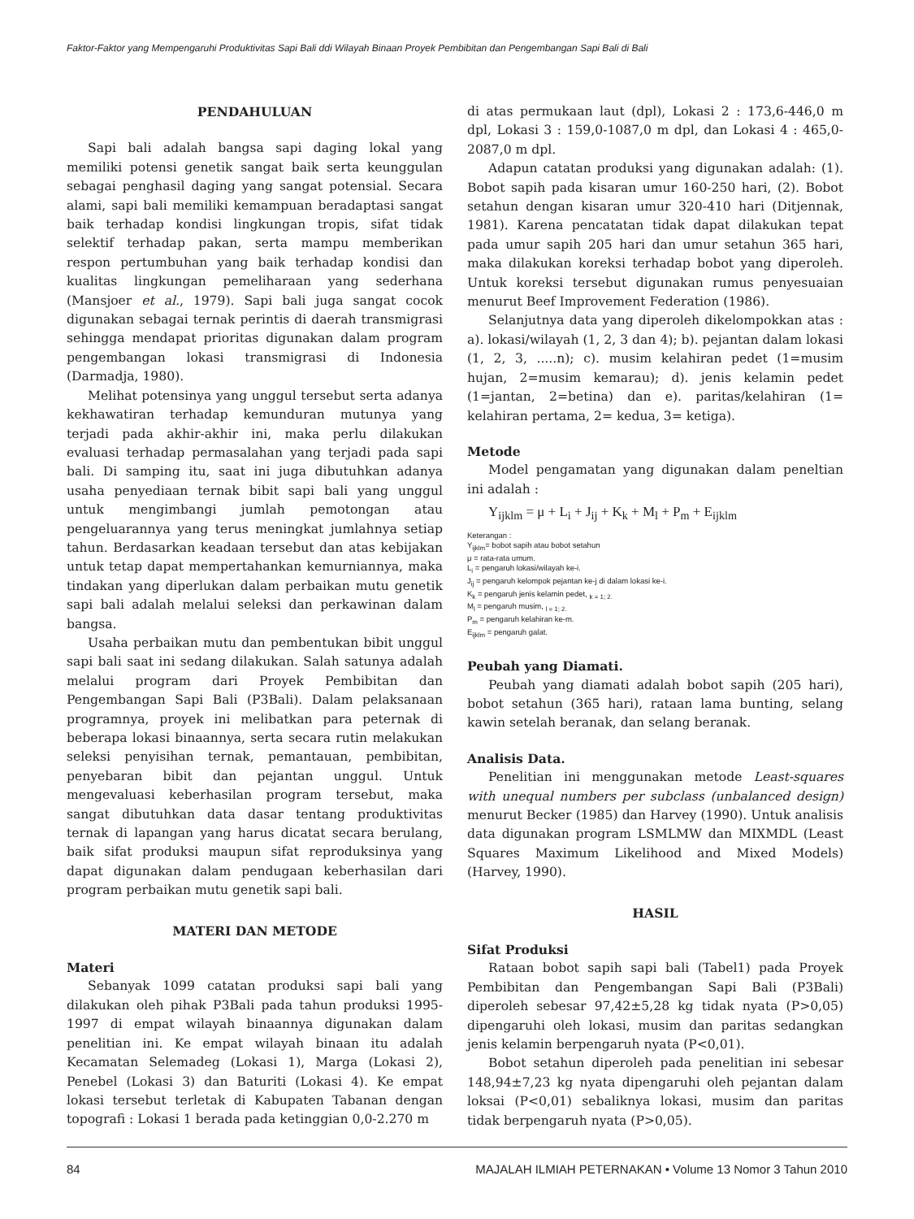Faktor-Faktor yang Mempengaruhi Produktivitas Sapi Bali ddi Wilayah Binaan Proyek Pembibitan dan Pengembangan Sapi Bali di Bali
PENDAHULUAN
Sapi bali adalah bangsa sapi daging lokal yang memiliki potensi genetik sangat baik serta keunggulan sebagai penghasil daging yang sangat potensial. Secara alami, sapi bali memiliki kemampuan beradaptasi sangat baik terhadap kondisi lingkungan tropis, sifat tidak selektif terhadap pakan, serta mampu memberikan respon pertumbuhan yang baik terhadap kondisi dan kualitas lingkungan pemeliharaan yang sederhana (Mansjoer et al., 1979). Sapi bali juga sangat cocok digunakan sebagai ternak perintis di daerah transmigrasi sehingga mendapat prioritas digunakan dalam program pengembangan lokasi transmigrasi di Indonesia (Darmadja, 1980).
Melihat potensinya yang unggul tersebut serta adanya kekhawatiran terhadap kemunduran mutunya yang terjadi pada akhir-akhir ini, maka perlu dilakukan evaluasi terhadap permasalahan yang terjadi pada sapi bali. Di samping itu, saat ini juga dibutuhkan adanya usaha penyediaan ternak bibit sapi bali yang unggul untuk mengimbangi jumlah pemotongan atau pengeluarannya yang terus meningkat jumlahnya setiap tahun. Berdasarkan keadaan tersebut dan atas kebijakan untuk tetap dapat mempertahankan kemurniannya, maka tindakan yang diperlukan dalam perbaikan mutu genetik sapi bali adalah melalui seleksi dan perkawinan dalam bangsa.
Usaha perbaikan mutu dan pembentukan bibit unggul sapi bali saat ini sedang dilakukan. Salah satunya adalah melalui program dari Proyek Pembibitan dan Pengembangan Sapi Bali (P3Bali). Dalam pelaksanaan programnya, proyek ini melibatkan para peternak di beberapa lokasi binaannya, serta secara rutin melakukan seleksi penyisihan ternak, pemantauan, pembibitan, penyebaran bibit dan pejantan unggul. Untuk mengevaluasi keberhasilan program tersebut, maka sangat dibutuhkan data dasar tentang produktivitas ternak di lapangan yang harus dicatat secara berulang, baik sifat produksi maupun sifat reproduksinya yang dapat digunakan dalam pendugaan keberhasilan dari program perbaikan mutu genetik sapi bali.
MATERI DAN METODE
Materi
Sebanyak 1099 catatan produksi sapi bali yang dilakukan oleh pihak P3Bali pada tahun produksi 1995-1997 di empat wilayah binaannya digunakan dalam penelitian ini. Ke empat wilayah binaan itu adalah Kecamatan Selemadeg (Lokasi 1), Marga (Lokasi 2), Penebel (Lokasi 3) dan Baturiti (Lokasi 4). Ke empat lokasi tersebut terletak di Kabupaten Tabanan dengan topografi : Lokasi 1 berada pada ketinggian 0,0-2.270 m
di atas permukaan laut (dpl), Lokasi 2 : 173,6-446,0 m dpl, Lokasi 3 : 159,0-1087,0 m dpl, dan Lokasi 4 : 465,0-2087,0 m dpl.
Adapun catatan produksi yang digunakan adalah: (1). Bobot sapih pada kisaran umur 160-250 hari, (2). Bobot setahun dengan kisaran umur 320-410 hari (Ditjennak, 1981). Karena pencatatan tidak dapat dilakukan tepat pada umur sapih 205 hari dan umur setahun 365 hari, maka dilakukan koreksi terhadap bobot yang diperoleh. Untuk koreksi tersebut digunakan rumus penyesuaian menurut Beef Improvement Federation (1986).
Selanjutnya data yang diperoleh dikelompokkan atas : a). lokasi/wilayah (1, 2, 3 dan 4); b). pejantan dalam lokasi (1, 2, 3, .....n); c). musim kelahiran pedet (1=musim hujan, 2=musim kemarau); d). jenis kelamin pedet (1=jantan, 2=betina) dan e). paritas/kelahiran (1= kelahiran pertama, 2= kedua, 3= ketiga).
Metode
Model pengamatan yang digunakan dalam peneltian ini adalah :
Y<sub>ijklm</sub> = μ + L<sub>i</sub> + J<sub>ij</sub> + K<sub>k</sub> + M<sub>l</sub> + P<sub>m</sub> + E<sub>ijklm</sub>
Keterangan :
Y<sub>ijklm</sub>= bobot sapih atau bobot setahun
μ = rata-rata umum.
L<sub>i</sub> = pengaruh lokasi/wilayah ke-i.
J<sub>ij</sub> = pengaruh kelompok pejantan ke-j di dalam lokasi ke-i.
K<sub>k</sub> = pengaruh jenis kelamin pedet, <sub>k = 1; 2.</sub>
M<sub>l</sub> = pengaruh musim, <sub>l = 1; 2.</sub>
P<sub>m</sub> = pengaruh kelahiran ke-m.
E<sub>ijklm</sub> = pengaruh galat.
Peubah yang Diamati.
Peubah yang diamati adalah bobot sapih (205 hari), bobot setahun (365 hari), rataan lama bunting, selang kawin setelah beranak, dan selang beranak.
Analisis Data.
Penelitian ini menggunakan metode Least-squares with unequal numbers per subclass (unbalanced design) menurut Becker (1985) dan Harvey (1990). Untuk analisis data digunakan program LSMLMW dan MIXMDL (Least Squares Maximum Likelihood and Mixed Models) (Harvey, 1990).
HASIL
Sifat Produksi
Rataan bobot sapih sapi bali (Tabel1) pada Proyek Pembibitan dan Pengembangan Sapi Bali (P3Bali) diperoleh sebesar 97,42±5,28 kg tidak nyata (P>0,05) dipengaruhi oleh lokasi, musim dan paritas sedangkan jenis kelamin berpengaruh nyata (P<0,01).
Bobot setahun diperoleh pada penelitian ini sebesar 148,94±7,23 kg nyata dipengaruhi oleh pejantan dalam loksai (P<0,01) sebaliknya lokasi, musim dan paritas tidak berpengaruh nyata (P>0,05).
84 MAJALAH ILMIAH PETERNAKAN • Volume 13 Nomor 3 Tahun 2010